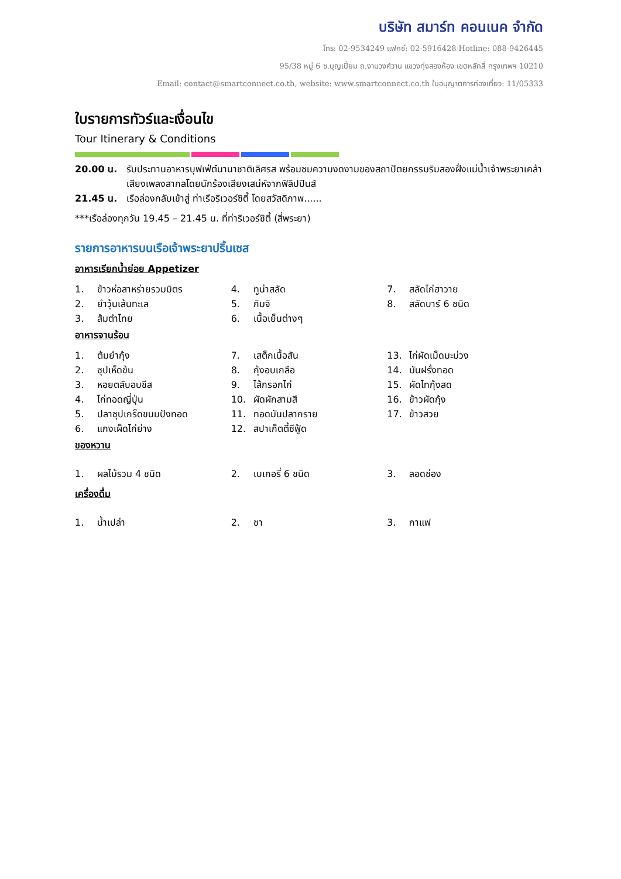บริษัท สมาร์ท คอนเนค จำกัด
โทร: 02-9534249 แฟกซ์: 02-5916428 Hotline: 088-9426445
95/38 หมู่ 6 ซ.บุญเปี่ยม ถ.งามวงศ์วาน แขวงทุ่งสองห้อง เขตหลักสี่ กรุงเทพฯ 10210
Email: contact@smartconnect.co.th, website: www.smartconnect.co.th ใบอนุญาตการท่องเที่ยว: 11/05333
ใบรายการทัวร์และเงื่อนไข
Tour Itinerary & Conditions
20.00 น. รับประทานอาหารบุฟเฟ่ต์นานาชาติเลิศรส พร้อมชมความงดงามของสถาปัตยกรรมริมสองฝั่งแม่น้ำเจ้าพระยาเคล้าเสียงเพลงสากลโดยนักร้องเสียงเสน่ห์จากฟิลิปปินส์
21.45 น. เรือล่องกลับเข้าสู่ ท่าเรือริเวอร์ซิตี้ โดยสวัสดิภาพ......
***เรือล่องทุกวัน 19.45 – 21.45 น. ที่ท่าริเวอร์ซิตี้ (สี่พระยา)
รายการอาหารบนเรือเจ้าพระยาปริ้นเซส
อาหารเรียกน้ำย่อย Appetizer
| 1. ข้าวห่อสาหร่ายรวมมิตร | 4. ทูน่าสลัด | 7. สลัดไก่ฮาวาย |
| 2. ยำวุ้นเส้นทะเล | 5. กิมจิ | 8. สลัดบาร์ 6 ชนิด |
| 3. ส้มตำไทย | 6. เนื้อเย็นต่างๆ | |
อาหารจานร้อน
| 1. ต้มยำกุ้ง | 7. เสต็กเนื้อสัน | 13. ไก่ผัดเม็ดมะม่วง |
| 2. ซุปเห็ดข้น | 8. กุ้งอบเกลือ | 14. มันฝรั่งทอด |
| 3. หอยตลับอบชีส | 9. ไส้กรอกไก่ | 15. ผัดไทกุ้งสด |
| 4. ไก่ทอดญี่ปุ่น | 10. ผัดผักสามสี | 16. ข้าวผัดกุ้ง |
| 5. ปลาชุปเกร็ดขนมปังทอด | 11. ทอดมันปลากราย | 17. ข้าวสวย |
| 6. แกงเผ็ดไก่ย่าง | 12. สปาเก็ตตี้ซีฟู้ด | |
ของหวาน
| 1. ผลไม้รวม 4 ชนิด | 2. เบเกอรี่ 6 ชนิด | 3. ลอดช่อง |
เครื่องดื่ม
| 1. น้ำเปล่า | 2. ชา | 3. กาแฟ |